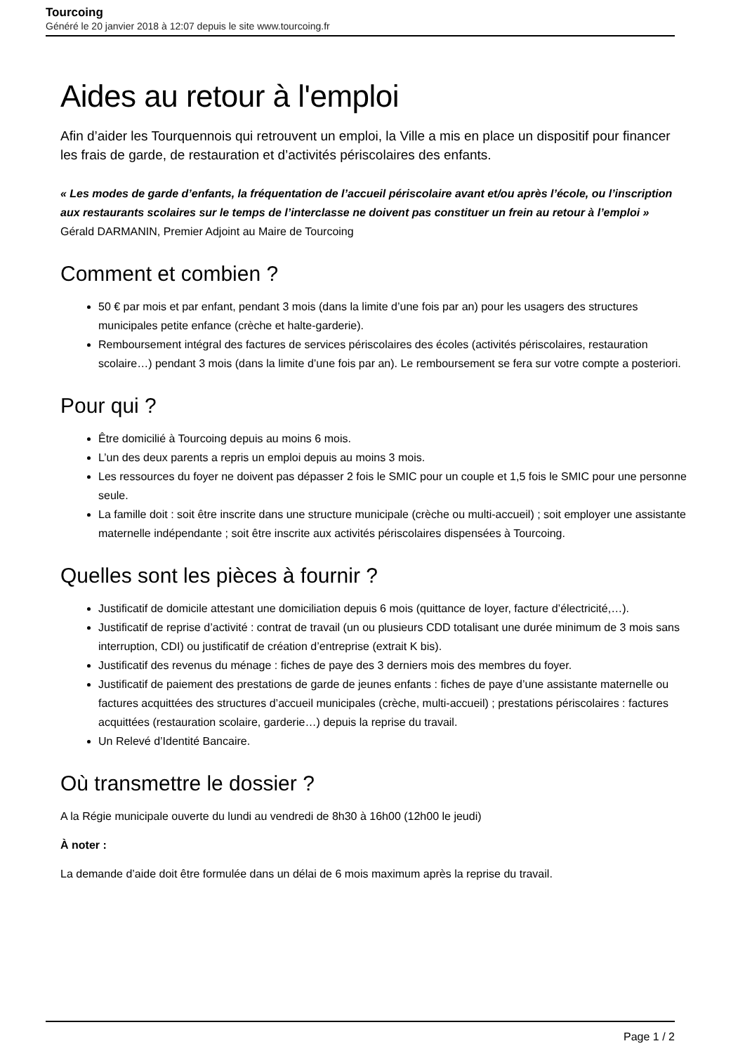Tourcoing
Généré le 20 janvier 2018 à 12:07 depuis le site www.tourcoing.fr
Aides au retour à l'emploi
Afin d’aider les Tourquennois qui retrouvent un emploi, la Ville a mis en place un dispositif pour financer les frais de garde, de restauration et d’activités périscolaires des enfants.
« Les modes de garde d’enfants, la fréquentation de l’accueil périscolaire avant et/ou après l’école, ou l’inscription aux restaurants scolaires sur le temps de l’interclasse ne doivent pas constituer un frein au retour à l’emploi »
Gérald DARMANIN, Premier Adjoint au Maire de Tourcoing
Comment et combien ?
50 € par mois et par enfant, pendant 3 mois (dans la limite d’une fois par an) pour les usagers des structures municipales petite enfance (crèche et halte-garderie).
Remboursement intégral des factures de services périscolaires des écoles (activités périscolaires, restauration scolaire…) pendant 3 mois (dans la limite d’une fois par an). Le remboursement se fera sur votre compte a posteriori.
Pour qui ?
Être domicilié à Tourcoing depuis au moins 6 mois.
L’un des deux parents a repris un emploi depuis au moins 3 mois.
Les ressources du foyer ne doivent pas dépasser 2 fois le SMIC pour un couple et 1,5 fois le SMIC pour une personne seule.
La famille doit : soit être inscrite dans une structure municipale (crèche ou multi-accueil) ; soit employer une assistante maternelle indépendante ; soit être inscrite aux activités périscolaires dispensées à Tourcoing.
Quelles sont les pièces à fournir ?
Justificatif de domicile attestant une domiciliation depuis 6 mois (quittance de loyer, facture d’électricité,…).
Justificatif de reprise d’activité : contrat de travail (un ou plusieurs CDD totalisant une durée minimum de 3 mois sans interruption, CDI) ou justificatif de création d’entreprise (extrait K bis).
Justificatif des revenus du ménage : fiches de paye des 3 derniers mois des membres du foyer.
Justificatif de paiement des prestations de garde de jeunes enfants : fiches de paye d’une assistante maternelle ou factures acquittées des structures d’accueil municipales (crèche, multi-accueil) ; prestations périscolaires : factures acquittées (restauration scolaire, garderie…) depuis la reprise du travail.
Un Relevé d’Identité Bancaire.
Où transmettre le dossier ?
A la Régie municipale ouverte du lundi au vendredi de 8h30 à 16h00 (12h00 le jeudi)
À noter :
La demande d’aide doit être formulée dans un délai de 6 mois maximum après la reprise du travail.
Page 1 / 2